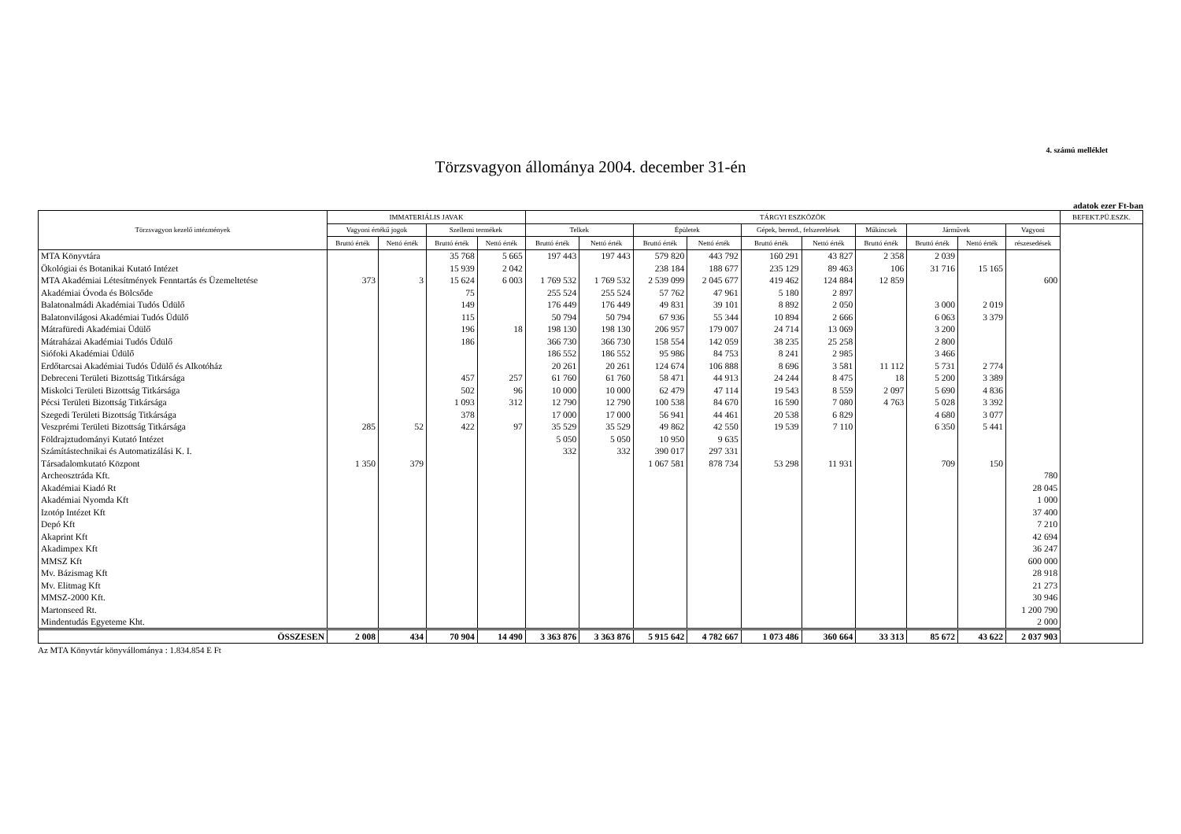4. számú melléklet
Törzsvagyon állománya 2004. december 31-én
adatok ezer Ft-ban
| Törzsvagyon kezelő intézmények | IMMATERIÁLIS JAVAK | | | | TÁRGYI ESZKÖZÖK | | | | | | | | | | BEFEKT.PÜ.ESZK. |
| --- | --- | --- | --- | --- | --- | --- | --- | --- | --- | --- | --- | --- | --- | --- | --- |
| | Vagyoni értékű jogok | | Szellemi termékek | | Telkek | | Épületek | | Gépek, berend., felszerelések | | Műkincsek | Járművek | | Vagyoni | |
| | Bruttó érték | Nettó érték | Bruttó érték | Nettó érték | Bruttó érték | Nettó érték | Bruttó érték | Nettó érték | Bruttó érték | Nettó érték | Bruttó érték | Bruttó érték | Nettó érték | részesedések | |
| MTA Könyvtára | | | 35 768 | 5 665 | 197 443 | 197 443 | 579 820 | 443 792 | 160 291 | 43 827 | 2 358 | 2 039 | | | |
| Ökológiai és Botanikai Kutató Intézet | | | 15 939 | 2 042 | | | 238 184 | 188 677 | 235 129 | 89 463 | 106 | 31 716 | 15 165 | | |
| MTA Akadémiai Létesítmények Fenntartás és Üzemeltetése | 373 | 3 | 15 624 | 6 003 | 1 769 532 | 1 769 532 | 2 539 099 | 2 045 677 | 419 462 | 124 884 | 12 859 | | | 600 | |
| Akadémiai Óvoda és Bölcsőde | | | 75 | | 255 524 | 255 524 | 57 762 | 47 961 | 5 180 | 2 897 | | | | | |
| Balatonalmádi Akadémiai Tudós Üdülő | | | 149 | | 176 449 | 176 449 | 49 831 | 39 101 | 8 892 | 2 050 | | 3 000 | 2 019 | | |
| Balatonvilágosi Akadémiai Tudós Üdülő | | | 115 | | 50 794 | 50 794 | 67 936 | 55 344 | 10 894 | 2 666 | | 6 063 | 3 379 | | |
| Mátrafüredi Akadémiai Üdülő | | | 196 | 18 | 198 130 | 198 130 | 206 957 | 179 007 | 24 714 | 13 069 | | 3 200 | | | |
| Mátraházai Akadémiai Tudós Üdülő | | | 186 | | 366 730 | 366 730 | 158 554 | 142 059 | 38 235 | 25 258 | | 2 800 | | | |
| Siófoki Akadémiai Üdülő | | | | | 186 552 | 186 552 | 95 986 | 84 753 | 8 241 | 2 985 | | 3 466 | | | |
| Erdőtarcsai Akadémiai Tudós Üdülő és Alkotóház | | | | | 20 261 | 20 261 | 124 674 | 106 888 | 8 696 | 3 581 | 11 112 | 5 731 | 2 774 | | |
| Debreceni Területi Bizottság Titkársága | | | 457 | 257 | 61 760 | 61 760 | 58 471 | 44 913 | 24 244 | 8 475 | 18 | 5 200 | 3 389 | | |
| Miskolci Területi Bizottság Titkársága | | | 502 | 96 | 10 000 | 10 000 | 62 479 | 47 114 | 19 543 | 8 559 | 2 097 | 5 690 | 4 836 | | |
| Pécsi Területi Bizottság Titkársága | | | 1 093 | 312 | 12 790 | 12 790 | 100 538 | 84 670 | 16 590 | 7 080 | 4 763 | 5 028 | 3 392 | | |
| Szegedi Területi Bizottság Titkársága | | | 378 | | 17 000 | 17 000 | 56 941 | 44 461 | 20 538 | 6 829 | | 4 680 | 3 077 | | |
| Veszprémi Területi Bizottság Titkársága | 285 | 52 | 422 | 97 | 35 529 | 35 529 | 49 862 | 42 550 | 19 539 | 7 110 | | 6 350 | 5 441 | | |
| Földrajztudományi Kutató Intézet | | | | | 5 050 | 5 050 | 10 950 | 9 635 | | | | | | | |
| Számítástechnikai és Automatizálási K. I. | | | | | 332 | 332 | 390 017 | 297 331 | | | | | | | |
| Társadalomkutató Központ | 1 350 | 379 | | | | | 1 067 581 | 878 734 | 53 298 | 11 931 | | 709 | 150 | | |
| Archeosztráda Kft. | | | | | | | | | | | | | | 780 | |
| Akadémiai Kiadó Rt | | | | | | | | | | | | | | 28 045 | |
| Akadémiai Nyomda Kft | | | | | | | | | | | | | | 1 000 | |
| Izotóp Intézet Kft | | | | | | | | | | | | | | 37 400 | |
| Depó Kft | | | | | | | | | | | | | | 7 210 | |
| Akaprint Kft | | | | | | | | | | | | | | 42 694 | |
| Akadimpex Kft | | | | | | | | | | | | | | 36 247 | |
| MMSZ Kft | | | | | | | | | | | | | | 600 000 | |
| Mv. Bázismag Kft | | | | | | | | | | | | | | 28 918 | |
| Mv. Elitmag Kft | | | | | | | | | | | | | | 21 273 | |
| MMSZ-2000 Kft. | | | | | | | | | | | | | | 30 946 | |
| Martonseed Rt. | | | | | | | | | | | | | | 1 200 790 | |
| Mindentudás Egyeteme Kht. | | | | | | | | | | | | | | 2 000 | |
| ÖSSZESEN | 2 008 | 434 | 70 904 | 14 490 | 3 363 876 | 3 363 876 | 5 915 642 | 4 782 667 | 1 073 486 | 360 664 | 33 313 | 85 672 | 43 622 | 2 037 903 | |
Az MTA Könyvtár könyvállománya : 1.834.854 E Ft